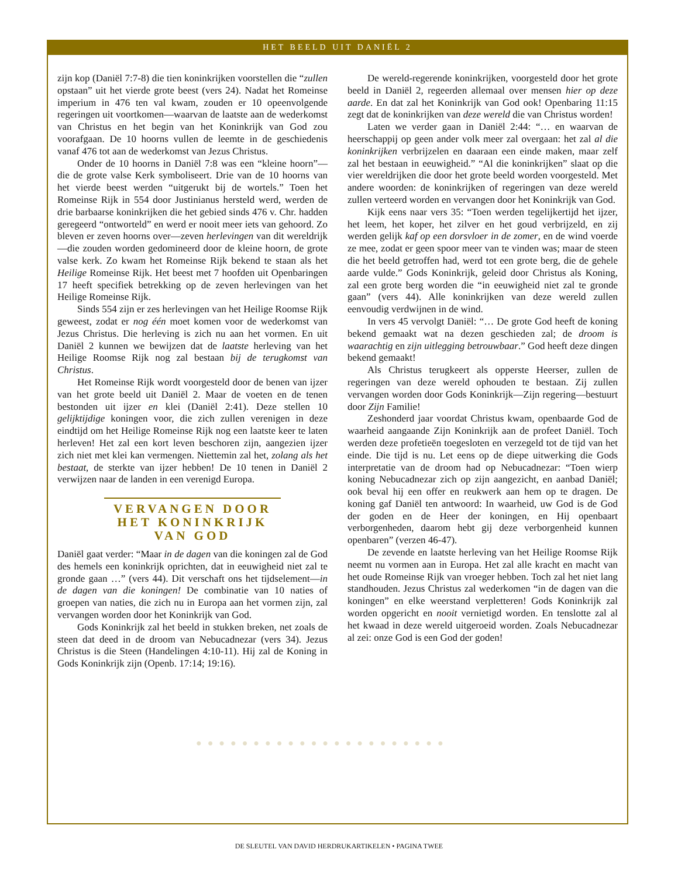HET BEELD UIT DANIËL 2
zijn kop (Daniël 7:7-8) die tien koninkrijken voorstellen die “zullen opstaan” uit het vierde grote beest (vers 24). Nadat het Romeinse imperium in 476 ten val kwam, zouden er 10 opeenvolgende regeringen uit voortkomen—waarvan de laatste aan de wederkomst van Christus en het begin van het Koninkrijk van God zou voorafgaan. De 10 hoorns vullen de leemte in de geschiedenis vanaf 476 tot aan de wederkomst van Jezus Christus.
Onder de 10 hoorns in Daniël 7:8 was een “kleine hoorn”—die de grote valse Kerk symboliseert. Drie van de 10 hoorns van het vierde beest werden “uitgerukt bij de wortels.” Toen het Romeinse Rijk in 554 door Justinianus hersteld werd, werden de drie barbaarse koninkrijken die het gebied sinds 476 v. Chr. hadden geregeerd “ontworteld” en werd er nooit meer iets van gehoord. Zo bleven er zeven hoorns over—zeven herlevingen van dit wereldrijk—die zouden worden gedomineerd door de kleine hoorn, de grote valse kerk. Zo kwam het Romeinse Rijk bekend te staan als het Heilige Romeinse Rijk. Het beest met 7 hoofden uit Openbaringen 17 heeft specifiek betrekking op de zeven herlevingen van het Heilige Romeinse Rijk.
Sinds 554 zijn er zes herlevingen van het Heilige Roomse Rijk geweest, zodat er nog één moet komen voor de wederkomst van Jezus Christus. Die herleving is zich nu aan het vormen. En uit Daniël 2 kunnen we bewijzen dat de laatste herleving van het Heilige Roomse Rijk nog zal bestaan bij de terugkomst van Christus.
Het Romeinse Rijk wordt voorgesteld door de benen van ijzer van het grote beeld uit Daniël 2. Maar de voeten en de tenen bestonden uit ijzer en klei (Daniël 2:41). Deze stellen 10 gelijktijdige koningen voor, die zich zullen verenigen in deze eindtijd om het Heilige Romeinse Rijk nog een laatste keer te laten herleven! Het zal een kort leven beschoren zijn, aangezien ijzer zich niet met klei kan vermengen. Niettemin zal het, zolang als het bestaat, de sterkte van ijzer hebben! De 10 tenen in Daniël 2 verwijzen naar de landen in een verenigd Europa.
VERVANGEN DOOR HET KONINKRIJK VAN GOD
Daniël gaat verder: “Maar in de dagen van die koningen zal de God des hemels een koninkrijk oprichten, dat in eeuwigheid niet zal te gronde gaan …” (vers 44). Dit verschaft ons het tijdselement—in de dagen van die koningen! De combinatie van 10 naties of groepen van naties, die zich nu in Europa aan het vormen zijn, zal vervangen worden door het Koninkrijk van God.
Gods Koninkrijk zal het beeld in stukken breken, net zoals de steen dat deed in de droom van Nebucadnezar (vers 34). Jezus Christus is die Steen (Handelingen 4:10-11). Hij zal de Koning in Gods Koninkrijk zijn (Openb. 17:14; 19:16).
De wereld-regerende koninkrijken, voorgesteld door het grote beeld in Daniël 2, regeerden allemaal over mensen hier op deze aarde. En dat zal het Koninkrijk van God ook! Openbaring 11:15 zegt dat de koninkrijken van deze wereld die van Christus worden!
Laten we verder gaan in Daniël 2:44: “… en waarvan de heerschappij op geen ander volk meer zal overgaan: het zal al die koninkrijken verbrijzelen en daaraan een einde maken, maar zelf zal het bestaan in eeuwigheid.” “Al die koninkrijken” slaat op die vier wereldrijken die door het grote beeld worden voorgesteld. Met andere woorden: de koninkrijken of regeringen van deze wereld zullen verteerd worden en vervangen door het Koninkrijk van God.
Kijk eens naar vers 35: “Toen werden tegelijkertijd het ijzer, het leem, het koper, het zilver en het goud verbrijzeld, en zij werden gelijk kaf op een dorsvloer in de zomer, en de wind voerde ze mee, zodat er geen spoor meer van te vinden was; maar de steen die het beeld getroffen had, werd tot een grote berg, die de gehele aarde vulde.” Gods Koninkrijk, geleid door Christus als Koning, zal een grote berg worden die “in eeuwigheid niet zal te gronde gaan” (vers 44). Alle koninkrijken van deze wereld zullen eenvoudig verdwijnen in de wind.
In vers 45 vervolgt Daniël: “… De grote God heeft de koning bekend gemaakt wat na dezen geschieden zal; de droom is waarachtig en zijn uitlegging betrouwbaar.” God heeft deze dingen bekend gemaakt!
Als Christus terugkeert als opperste Heerser, zullen de regeringen van deze wereld ophouden te bestaan. Zij zullen vervangen worden door Gods Koninkrijk—Zijn regering—bestuurt door Zijn Familie!
Zeshonderd jaar voordat Christus kwam, openbaarde God de waarheid aangaande Zijn Koninkrijk aan de profeet Daniël. Toch werden deze profetieën toegesloten en verzegeld tot de tijd van het einde. Die tijd is nu. Let eens op de diepe uitwerking die Gods interpretatie van de droom had op Nebucadnezar: “Toen wierp koning Nebucadnezar zich op zijn aangezicht, en aanbad Daniël; ook beval hij een offer en reukwerk aan hem op te dragen. De koning gaf Daniël ten antwoord: In waarheid, uw God is de God der goden en de Heer der koningen, en Hij openbaart verborgenheden, daarom hebt gij deze verborgenheid kunnen openbaren” (verzen 46-47).
De zevende en laatste herleving van het Heilige Roomse Rijk neemt nu vormen aan in Europa. Het zal alle kracht en macht van het oude Romeinse Rijk van vroeger hebben. Toch zal het niet lang standhouden. Jezus Christus zal wederkomen “in de dagen van die koningen” en elke weerstand verpletteren! Gods Koninkrijk zal worden opgericht en nooit vernietigd worden. En tenslotte zal al het kwaad in deze wereld uitgeroeid worden. Zoals Nebucadnezar al zei: onze God is een God der goden!
●●●●●●●●●●●●●●●●●●●●●●
DE SLEUTEL VAN DAVID HERDRUKARTIKELEN • PAGINA TWEE